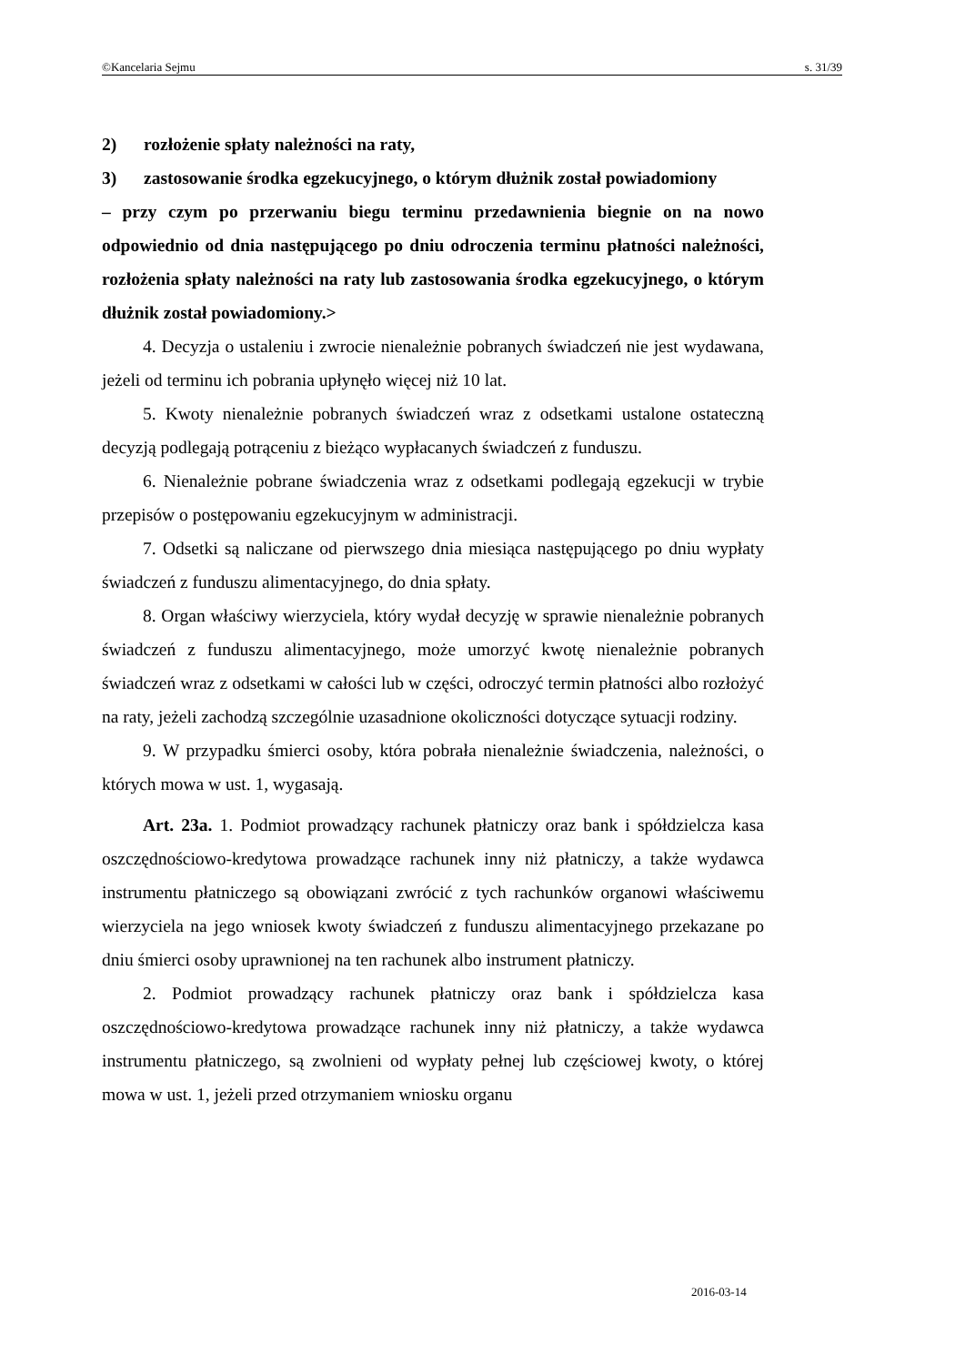©Kancelaria Sejmu s. 31/39
2) rozłożenie spłaty należności na raty,
3) zastosowanie środka egzekucyjnego, o którym dłużnik został powiadomiony
– przy czym po przerwaniu biegu terminu przedawnienia biegnie on na nowo odpowiednio od dnia następującego po dniu odroczenia terminu płatności należności, rozłożenia spłaty należności na raty lub zastosowania środka egzekucyjnego, o którym dłużnik został powiadomiony.>
4. Decyzja o ustaleniu i zwrocie nienależnie pobranych świadczeń nie jest wydawana, jeżeli od terminu ich pobrania upłynęło więcej niż 10 lat.
5. Kwoty nienależnie pobranych świadczeń wraz z odsetkami ustalone ostateczną decyzją podlegają potrąceniu z bieżąco wypłacanych świadczeń z funduszu.
6. Nienależnie pobrane świadczenia wraz z odsetkami podlegają egzekucji w trybie przepisów o postępowaniu egzekucyjnym w administracji.
7. Odsetki są naliczane od pierwszego dnia miesiąca następującego po dniu wypłaty świadczeń z funduszu alimentacyjnego, do dnia spłaty.
8. Organ właściwy wierzyciela, który wydał decyzję w sprawie nienależnie pobranych świadczeń z funduszu alimentacyjnego, może umorzyć kwotę nienależnie pobranych świadczeń wraz z odsetkami w całości lub w części, odroczyć termin płatności albo rozłożyć na raty, jeżeli zachodzą szczególnie uzasadnione okoliczności dotyczące sytuacji rodziny.
9. W przypadku śmierci osoby, która pobrała nienależnie świadczenia, należności, o których mowa w ust. 1, wygasają.
Art. 23a. 1. Podmiot prowadzący rachunek płatniczy oraz bank i spółdzielcza kasa oszczędnościowo-kredytowa prowadzące rachunek inny niż płatniczy, a także wydawca instrumentu płatniczego są obowiązani zwrócić z tych rachunków organowi właściwemu wierzyciela na jego wniosek kwoty świadczeń z funduszu alimentacyjnego przekazane po dniu śmierci osoby uprawnionej na ten rachunek albo instrument płatniczy.
2. Podmiot prowadzący rachunek płatniczy oraz bank i spółdzielcza kasa oszczędnościowo-kredytowa prowadzące rachunek inny niż płatniczy, a także wydawca instrumentu płatniczego, są zwolnieni od wypłaty pełnej lub częściowej kwoty, o której mowa w ust. 1, jeżeli przed otrzymaniem wniosku organu
2016-03-14